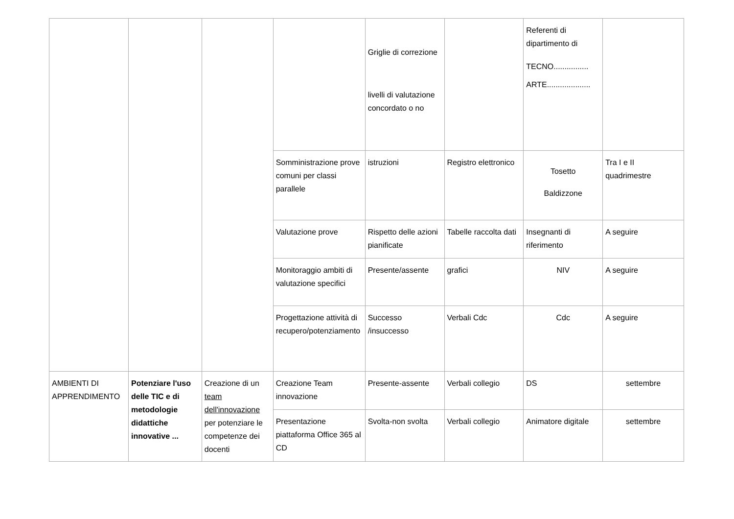| | | | | Griglie di correzione livelli di valutazione concordato o no | | Referenti di dipartimento di TECNO................ ARTE.................... | |
| | | | Somministrazione prove comuni per classi parallele | istruzioni | Registro elettronico | Tosetto Baldizzone | Tra I e II quadrimestre |
| | | | Valutazione prove | Rispetto delle azioni pianificate | Tabelle raccolta dati | Insegnanti di riferimento | A seguire |
| | | | Monitoraggio ambiti di valutazione specifici | Presente/assente | grafici | NIV | A seguire |
| | | | Progettazione attività di recupero/potenziamento | Successo /insuccesso | Verbali Cdc | Cdc | A seguire |
| AMBIENTI DI APPRENDIMENTO | Potenziare l'uso delle TIC e di metodologie didattiche innovative ... | Creazione di un team dell'innovazione per potenziare le competenze dei docenti | Creazione Team innovazione | Presente-assente | Verbali collegio | DS | settembre |
| | | | Presentazione piattaforma Office 365 al CD | Svolta-non svolta | Verbali collegio | Animatore digitale | settembre |